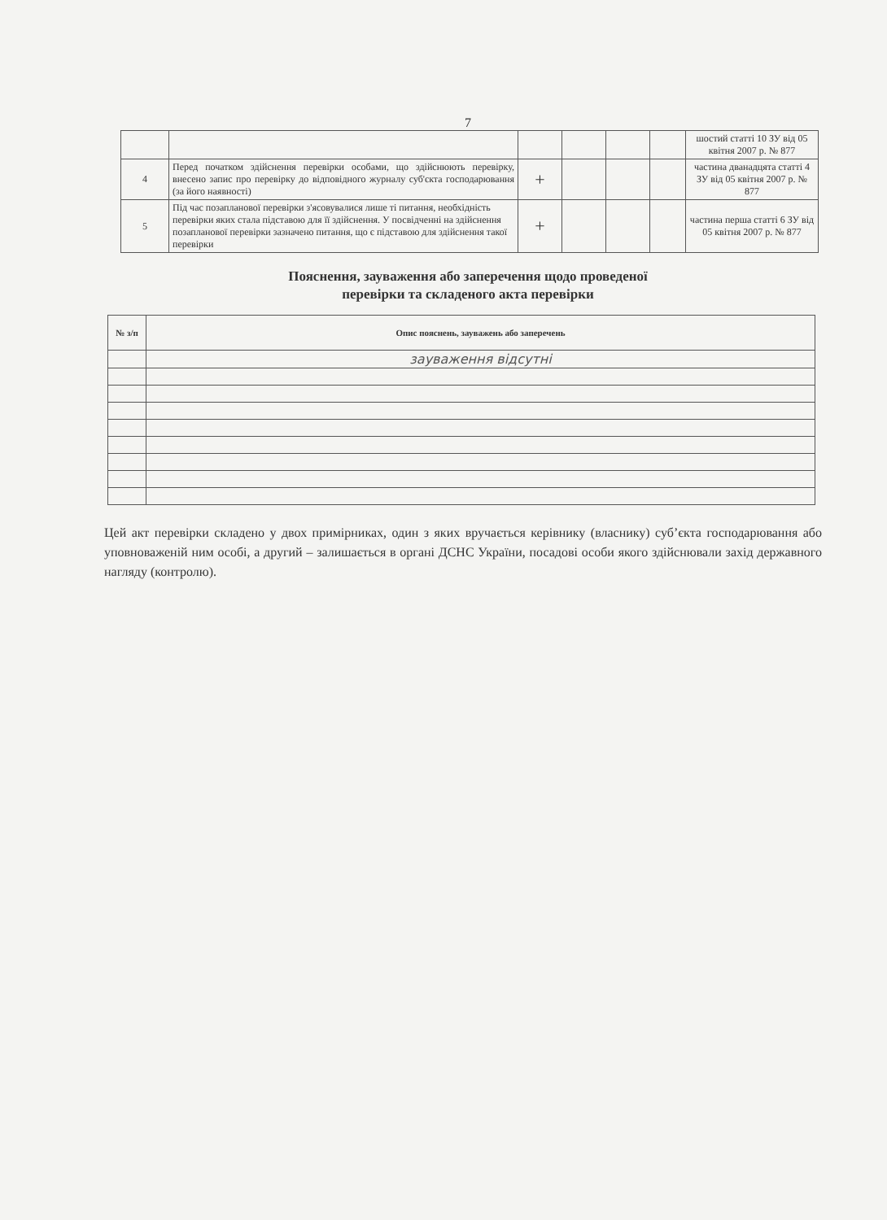7
| | | | | | | шостий статті 10 ЗУ від 05 квітня 2007 р. № 877 |
| 4 | Перед початком здійснення перевірки особами, що здійснюють перевірку, внесено запис про перевірку до відповідного журналу суб'єкта господарювання (за його наявності) | + | | | | частина дванадцята статті 4 ЗУ від 05 квітня 2007 р. № 877 |
| 5 | Під час позапланової перевірки з'ясовувалися лише ті питання, необхідність перевірки яких стала підставою для її здійснення. У посвідченні на здійснення позапланової перевірки зазначено питання, що є підставою для здійснення такої перевірки | + | | | | частина перша статті 6 ЗУ від 05 квітня 2007 р. № 877 |
Пояснення, зауваження або заперечення щодо проведеної
перевірки та складеного акта перевірки
| № з/п | Опис пояснень, зауважень або заперечень |
| --- | --- |
| | зауваження відсутні |
Цей акт перевірки складено у двох примірниках, один з яких вручається керівнику (власнику) суб’єкта господарювання або уповноваженій ним особі, а другий – залишається в органі ДСНС України, посадові особи якого здійснювали захід державного нагляду (контролю).